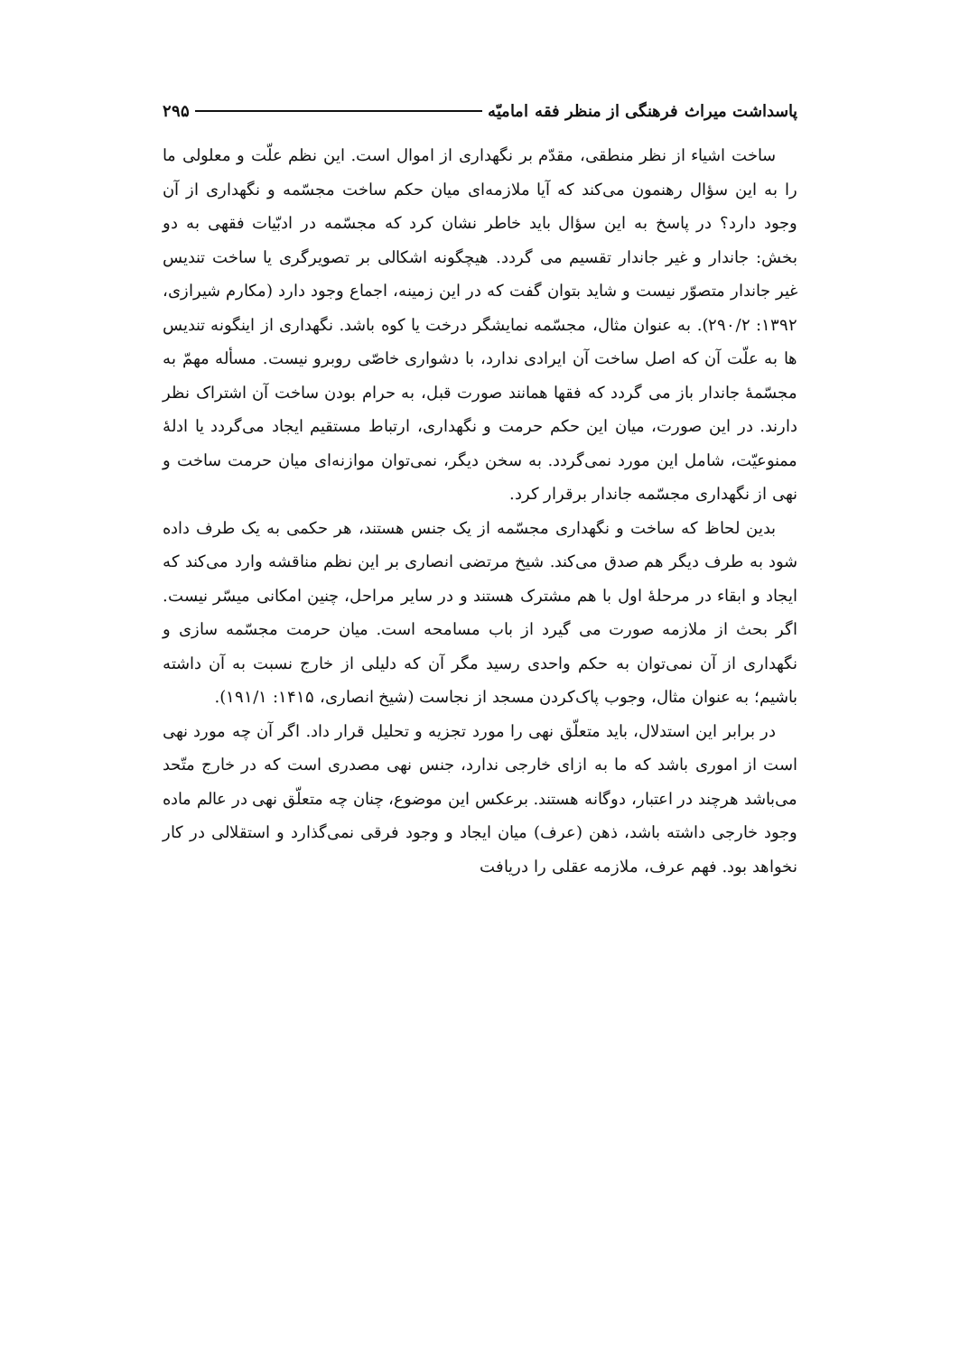پاسداشت میراث فرهنگی از منظر فقه امامیّه ۲۹۵
ساخت اشیاء از نظر منطقی، مقدّم بر نگهداری از اموال است. این نظم علّت و معلولی ما را به این سؤال رهنمون می‌کند که آیا ملازمه‌ای میان حکم ساخت مجسّمه و نگهداری از آن وجود دارد؟ در پاسخ به این سؤال باید خاطر نشان کرد که مجسّمه در ادبّیات فقهی به دو بخش: جاندار و غیر جاندار تقسیم می گردد. هیچگونه اشکالی بر تصویرگری یا ساخت تندیس غیر جاندار متصوّر نیست و شاید بتوان گفت که در این زمینه، اجماع وجود دارد (مکارم شیرازی، ۱۳۹۲: ۲۹۰/۲). به عنوان مثال، مجسّمه نمایشگر درخت یا کوه باشد. نگهداری از اینگونه تندیس ها به علّت آن که اصل ساخت آن ایرادی ندارد، با دشواری خاصّی روبرو نیست. مسأله مهمّ به مجسّمهٔ جاندار باز می گردد که فقها همانند صورت قبل، به حرام بودن ساخت آن اشتراک نظر دارند. در این صورت، میان این حکم حرمت و نگهداری، ارتباط مستقیم ایجاد می‌گردد یا ادلهٔ ممنوعیّت، شامل این مورد نمی‌گردد. به سخن دیگر، نمی‌توان موازنه‌ای میان حرمت ساخت و نهی از نگهداری مجسّمه جاندار برقرار کرد.
بدین لحاظ که ساخت و نگهداری مجسّمه از یک جنس هستند، هر حکمی به یک طرف داده شود به طرف دیگر هم صدق می‌کند. شیخ مرتضی انصاری بر این نظم مناقشه وارد می‌کند که ایجاد و ابقاء در مرحلهٔ اول با هم مشترک هستند و در سایر مراحل، چنین امکانی میسّر نیست. اگر بحث از ملازمه صورت می گیرد از باب مسامحه است. میان حرمت مجسّمه سازی و نگهداری از آن نمی‌توان به حکم واحدی رسید مگر آن که دلیلی از خارج نسبت به آن داشته باشیم؛ به عنوان مثال، وجوب پاک‌کردن مسجد از نجاست (شیخ انصاری، ۱۴۱۵: ۱۹۱/۱).
در برابر این استدلال، باید متعلّق نهی را مورد تجزیه و تحلیل قرار داد. اگر آن چه مورد نهی است از اموری باشد که ما به ازای خارجی ندارد، جنس نهی مصدری است که در خارج متّحد می‌باشد هرچند در اعتبار، دوگانه هستند. برعکس این موضوع، چنان چه متعلّق نهی در عالم ماده وجود خارجی داشته باشد، ذهن (عرف) میان ایجاد و وجود فرقی نمی‌گذارد و استقلالی در کار نخواهد بود. فهم عرف، ملازمه عقلی را دریافت